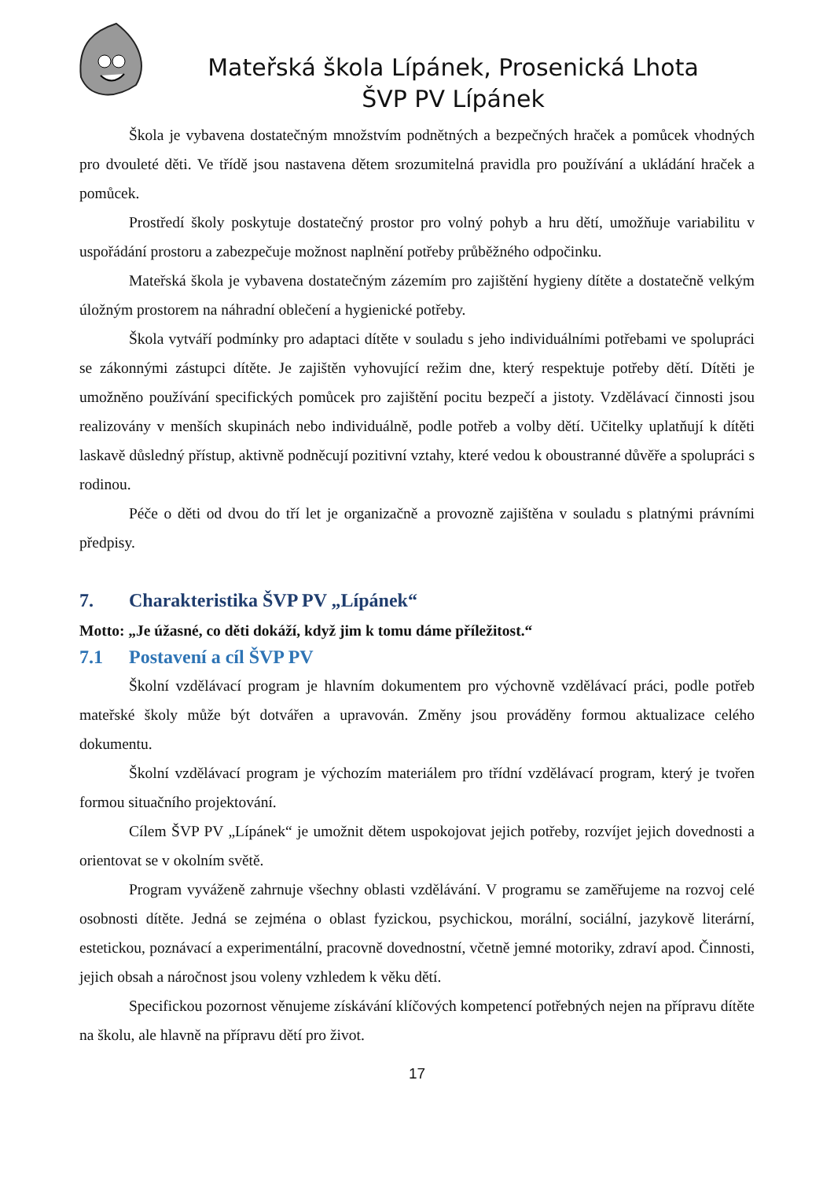Mateřská škola Lípánek, Prosenická Lhota
ŠVP PV Lípánek
Škola je vybavena dostatečným množstvím podnětných a bezpečných hraček a pomůcek vhodných pro dvouleté děti. Ve třídě jsou nastavena dětem srozumitelná pravidla pro používání a ukládání hraček a pomůcek.
Prostředí školy poskytuje dostatečný prostor pro volný pohyb a hru dětí, umožňuje variabilitu v uspořádání prostoru a zabezpečuje možnost naplnění potřeby průběžného odpočinku.
Mateřská škola je vybavena dostatečným zázemím pro zajištění hygieny dítěte a dostatečně velkým úložným prostorem na náhradní oblečení a hygienické potřeby.
Škola vytváří podmínky pro adaptaci dítěte v souladu s jeho individuálními potřebami ve spolupráci se zákonnými zástupci dítěte. Je zajištěn vyhovující režim dne, který respektuje potřeby dětí. Dítěti je umožněno používání specifických pomůcek pro zajištění pocitu bezpečí a jistoty. Vzdělávací činnosti jsou realizovány v menších skupinách nebo individuálně, podle potřeb a volby dětí. Učitelky uplatňují k dítěti laskavě důsledný přístup, aktivně podněcují pozitivní vztahy, které vedou k oboustranné důvěře a spolupráci s rodinou.
Péče o děti od dvou do tří let je organizačně a provozně zajištěna v souladu s platnými právními předpisy.
7. Charakteristika ŠVP PV „Lípánek“
Motto: „Je úžasné, co děti dokáží, když jim k tomu dáme příležitost.“
7.1 Postavení a cíl ŠVP PV
Školní vzdělávací program je hlavním dokumentem pro výchovně vzdělávací práci, podle potřeb mateřské školy může být dotvářen a upravován. Změny jsou prováděny formou aktualizace celého dokumentu.
Školní vzdělávací program je výchozím materiálem pro třídní vzdělávací program, který je tvořen formou situačního projektování.
Cílem ŠVP PV „Lípánek“ je umožnit dětem uspokojovat jejich potřeby, rozvíjet jejich dovednosti a orientovat se v okolním světě.
Program vyváženě zahrnuje všechny oblasti vzdělávání. V programu se zaměřujeme na rozvoj celé osobnosti dítěte. Jedná se zejména o oblast fyzickou, psychickou, morální, sociální, jazykově literární, estetickou, poznávací a experimentální, pracovně dovednostní, včetně jemné motoriky, zdraví apod. Činnosti, jejich obsah a náročnost jsou voleny vzhledem k věku dětí.
Specifickou pozornost věnujeme získávání klíčových kompetencí potřebných nejen na přípravu dítěte na školu, ale hlavně na přípravu dětí pro život.
17